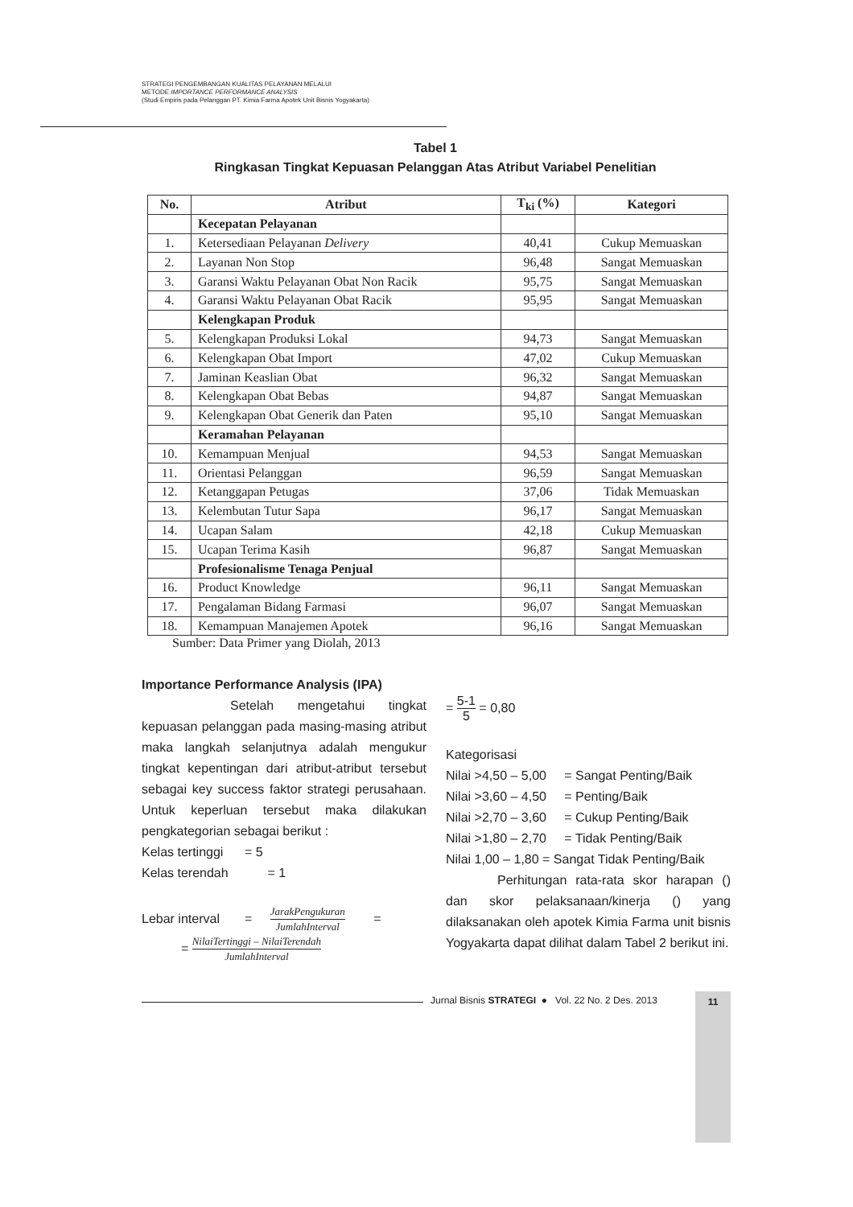STRATEGI PENGEMBANGAN KUALITAS PELAYANAN MELALUI
METODE IMPORTANCE PERFORMANCE ANALYSIS
(Studi Empiris pada Pelanggan PT. Kimia Farma Apotek Unit Bisnis Yogyakarta)
Tabel 1
Ringkasan Tingkat Kepuasan Pelanggan Atas Atribut Variabel Penelitian
| No. | Atribut | T<sub>ki</sub> (%) | Kategori |
| --- | --- | --- | --- |
| | Kecepatan Pelayanan | | |
| 1. | Ketersediaan Pelayanan Delivery | 40,41 | Cukup Memuaskan |
| 2. | Layanan Non Stop | 96,48 | Sangat Memuaskan |
| 3. | Garansi Waktu Pelayanan Obat Non Racik | 95,75 | Sangat Memuaskan |
| 4. | Garansi Waktu Pelayanan Obat Racik | 95,95 | Sangat Memuaskan |
| | Kelengkapan Produk | | |
| 5. | Kelengkapan Produksi Lokal | 94,73 | Sangat Memuaskan |
| 6. | Kelengkapan Obat Import | 47,02 | Cukup Memuaskan |
| 7. | Jaminan Keaslian Obat | 96,32 | Sangat Memuaskan |
| 8. | Kelengkapan Obat Bebas | 94,87 | Sangat Memuaskan |
| 9. | Kelengkapan Obat Generik dan Paten | 95,10 | Sangat Memuaskan |
| | Keramahan Pelayanan | | |
| 10. | Kemampuan Menjual | 94,53 | Sangat Memuaskan |
| 11. | Orientasi Pelanggan | 96,59 | Sangat Memuaskan |
| 12. | Ketanggapan Petugas | 37,06 | Tidak Memuaskan |
| 13. | Kelembutan Tutur Sapa | 96,17 | Sangat Memuaskan |
| 14. | Ucapan Salam | 42,18 | Cukup Memuaskan |
| 15. | Ucapan Terima Kasih | 96,87 | Sangat Memuaskan |
| | Profesionalisme Tenaga Penjual | | |
| 16. | Product Knowledge | 96,11 | Sangat Memuaskan |
| 17. | Pengalaman Bidang Farmasi | 96,07 | Sangat Memuaskan |
| 18. | Kemampuan Manajemen Apotek | 96,16 | Sangat Memuaskan |
Sumber: Data Primer yang Diolah, 2013
Importance Performance Analysis (IPA)
Setelah mengetahui tingkat kepuasan pelanggan pada masing-masing atribut maka langkah selanjutnya adalah mengukur tingkat kepentingan dari atribut-atribut tersebut sebagai key success faktor strategi perusahaan. Untuk keperluan tersebut maka dilakukan pengkategorian sebagai berikut :
Kelas tertinggi = 5
Kelas terendah = 1
Lebar interval = JarakPengukuran JumlahInterval =
= NilaiTertinggi – NilaiTerendah JumlahInterval
= 5-1 5 = 0,80
Kategorisasi
Nilai >4,50 – 5,00 = Sangat Penting/Baik
Nilai >3,60 – 4,50 = Penting/Baik
Nilai >2,70 – 3,60 = Cukup Penting/Baik
Nilai >1,80 – 2,70 = Tidak Penting/Baik
Nilai 1,00 – 1,80 = Sangat Tidak Penting/Baik
Perhitungan rata-rata skor harapan () dan skor pelaksanaan/kinerja () yang dilaksanakan oleh apotek Kimia Farma unit bisnis Yogyakarta dapat dilihat dalam Tabel 2 berikut ini.
Jurnal Bisnis STRATEGI ● Vol. 22 No. 2 Des. 2013
11